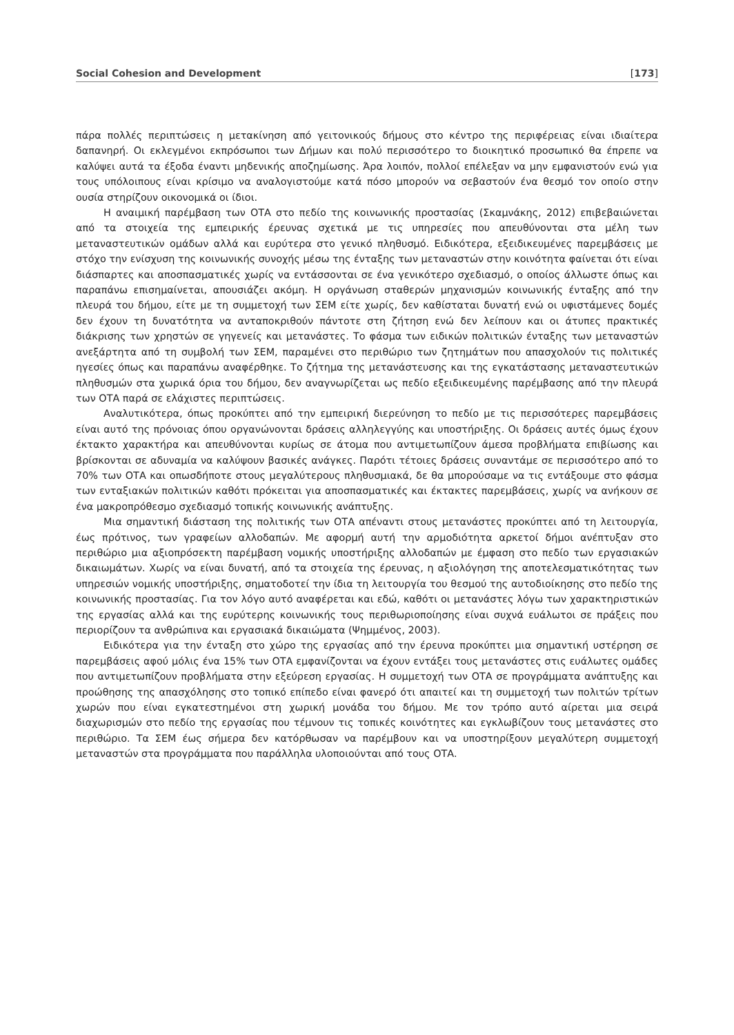Social Cohesion and Development [173]
πάρα πολλές περιπτώσεις η μετακίνηση από γειτονικούς δήμους στο κέντρο της περιφέρειας είναι ιδιαίτερα δαπανηρή. Οι εκλεγμένοι εκπρόσωποι των Δήμων και πολύ περισσότερο το διοικητικό προσωπικό θα έπρεπε να καλύψει αυτά τα έξοδα έναντι μηδενικής αποζημίωσης. Άρα λοιπόν, πολλοί επέλεξαν να μην εμφανιστούν ενώ για τους υπόλοιπους είναι κρίσιμο να αναλογιστούμε κατά πόσο μπορούν να σεβαστούν ένα θεσμό τον οποίο στην ουσία στηρίζουν οικονομικά οι ίδιοι.
Η αναιμική παρέμβαση των ΟΤΑ στο πεδίο της κοινωνικής προστασίας (Σκαμνάκης, 2012) επιβεβαιώνεται από τα στοιχεία της εμπειρικής έρευνας σχετικά με τις υπηρεσίες που απευθύνονται στα μέλη των μεταναστευτικών ομάδων αλλά και ευρύτερα στο γενικό πληθυσμό. Ειδικότερα, εξειδικευμένες παρεμβάσεις με στόχο την ενίσχυση της κοινωνικής συνοχής μέσω της ένταξης των μεταναστών στην κοινότητα φαίνεται ότι είναι διάσπαρτες και αποσπασματικές χωρίς να εντάσσονται σε ένα γενικότερο σχεδιασμό, ο οποίος άλλωστε όπως και παραπάνω επισημαίνεται, απουσιάζει ακόμη. Η οργάνωση σταθερών μηχανισμών κοινωνικής ένταξης από την πλευρά του δήμου, είτε με τη συμμετοχή των ΣΕΜ είτε χωρίς, δεν καθίσταται δυνατή ενώ οι υφιστάμενες δομές δεν έχουν τη δυνατότητα να ανταποκριθούν πάντοτε στη ζήτηση ενώ δεν λείπουν και οι άτυπες πρακτικές διάκρισης των χρηστών σε γηγενείς και μετανάστες. Το φάσμα των ειδικών πολιτικών ένταξης των μεταναστών ανεξάρτητα από τη συμβολή των ΣΕΜ, παραμένει στο περιθώριο των ζητημάτων που απασχολούν τις πολιτικές ηγεσίες όπως και παραπάνω αναφέρθηκε. Το ζήτημα της μετανάστευσης και της εγκατάστασης μεταναστευτικών πληθυσμών στα χωρικά όρια του δήμου, δεν αναγνωρίζεται ως πεδίο εξειδικευμένης παρέμβασης από την πλευρά των ΟΤΑ παρά σε ελάχιστες περιπτώσεις.
Αναλυτικότερα, όπως προκύπτει από την εμπειρική διερεύνηση το πεδίο με τις περισσότερες παρεμβάσεις είναι αυτό της πρόνοιας όπου οργανώνονται δράσεις αλληλεγγύης και υποστήριξης. Οι δράσεις αυτές όμως έχουν έκτακτο χαρακτήρα και απευθύνονται κυρίως σε άτομα που αντιμετωπίζουν άμεσα προβλήματα επιβίωσης και βρίσκονται σε αδυναμία να καλύψουν βασικές ανάγκες. Παρότι τέτοιες δράσεις συναντάμε σε περισσότερο από το 70% των ΟΤΑ και οπωσδήποτε στους μεγαλύτερους πληθυσμιακά, δε θα μπορούσαμε να τις εντάξουμε στο φάσμα των ενταξιακών πολιτικών καθότι πρόκειται για αποσπασματικές και έκτακτες παρεμβάσεις, χωρίς να ανήκουν σε ένα μακροπρόθεσμο σχεδιασμό τοπικής κοινωνικής ανάπτυξης.
Μια σημαντική διάσταση της πολιτικής των ΟΤΑ απέναντι στους μετανάστες προκύπτει από τη λειτουργία, έως πρότινος, των γραφείων αλλοδαπών. Με αφορμή αυτή την αρμοδιότητα αρκετοί δήμοι ανέπτυξαν στο περιθώριο μια αξιοπρόσεκτη παρέμβαση νομικής υποστήριξης αλλοδαπών με έμφαση στο πεδίο των εργασιακών δικαιωμάτων. Χωρίς να είναι δυνατή, από τα στοιχεία της έρευνας, η αξιολόγηση της αποτελεσματικότητας των υπηρεσιών νομικής υποστήριξης, σηματοδοτεί την ίδια τη λειτουργία του θεσμού της αυτοδιοίκησης στο πεδίο της κοινωνικής προστασίας. Για τον λόγο αυτό αναφέρεται και εδώ, καθότι οι μετανάστες λόγω των χαρακτηριστικών της εργασίας αλλά και της ευρύτερης κοινωνικής τους περιθωριοποίησης είναι συχνά ευάλωτοι σε πράξεις που περιορίζουν τα ανθρώπινα και εργασιακά δικαιώματα (Ψημμένος, 2003).
Ειδικότερα για την ένταξη στο χώρο της εργασίας από την έρευνα προκύπτει μια σημαντική υστέρηση σε παρεμβάσεις αφού μόλις ένα 15% των ΟΤΑ εμφανίζονται να έχουν εντάξει τους μετανάστες στις ευάλωτες ομάδες που αντιμετωπίζουν προβλήματα στην εξεύρεση εργασίας. Η συμμετοχή των ΟΤΑ σε προγράμματα ανάπτυξης και προώθησης της απασχόλησης στο τοπικό επίπεδο είναι φανερό ότι απαιτεί και τη συμμετοχή των πολιτών τρίτων χωρών που είναι εγκατεστημένοι στη χωρική μονάδα του δήμου. Με τον τρόπο αυτό αίρεται μια σειρά διαχωρισμών στο πεδίο της εργασίας που τέμνουν τις τοπικές κοινότητες και εγκλωβίζουν τους μετανάστες στο περιθώριο. Τα ΣΕΜ έως σήμερα δεν κατόρθωσαν να παρέμβουν και να υποστηρίξουν μεγαλύτερη συμμετοχή μεταναστών στα προγράμματα που παράλληλα υλοποιούνται από τους ΟΤΑ.